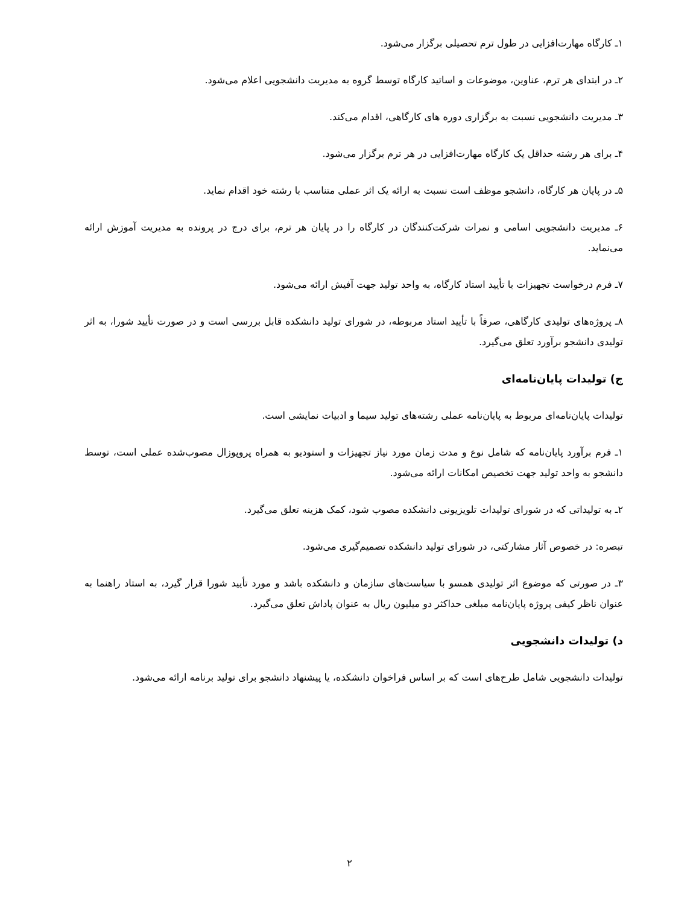۱ـ کارگاه مهارت‌افزایی در طول ترم تحصیلی برگزار می‌شود.
۲ـ در ابتدای هر ترم، عناوین، موضوعات و اساتید کارگاه توسط گروه به مدیریت دانشجویی اعلام می‌شود.
۳ـ مدیریت دانشجویی نسبت به برگزاری دوره های کارگاهی، اقدام می‌کند.
۴ـ برای هر رشته حداقل یک کارگاه مهارت‌افزایی در هر ترم برگزار می‌شود.
۵ـ در پایان هر کارگاه، دانشجو موظف است نسبت به ارائه یک اثر عملی متناسب با رشته خود اقدام نماید.
۶ـ مدیریت دانشجویی اسامی و نمرات شرکت‌کنندگان در کارگاه را در پایان هر ترم، برای درج در پرونده به مدیریت آموزش ارائه می‌نماید.
۷ـ فرم درخواست تجهیزات با تأیید استاد کارگاه، به واحد تولید جهت آفیش ارائه می‌شود.
۸ـ پروژه‌های تولیدی کارگاهی، صرفاً با تأیید استاد مربوطه، در شورای تولید دانشکده قابل بررسی است و در صورت تأیید شورا، به اثر تولیدی دانشجو برآورد تعلق می‌گیرد.
ج) تولیدات پایان‌نامه‌ای
تولیدات پایان‌نامه‌ای مربوط به پایان‌نامه عملی رشته‌های تولید سیما و ادبیات نمایشی است.
۱ـ فرم برآورد پایان‌نامه که شامل نوع و مدت زمان مورد نیاز تجهیزات و استودیو به همراه پروپوزال مصوب‌شده عملی است، توسط دانشجو به واحد تولید جهت تخصیص امکانات ارائه می‌شود.
۲ـ به تولیداتی که در شورای تولیدات تلویزیونی دانشکده مصوب شود، کمک هزینه تعلق می‌گیرد.
تبصره: در خصوص آثار مشارکتی، در شورای تولید دانشکده تصمیم‌گیری می‌شود.
۳ـ در صورتی که موضوع اثر تولیدی همسو با سیاست‌های سازمان و دانشکده باشد و مورد تأیید شورا قرار گیرد، به استاد راهنما به عنوان ناظر کیفی پروژه پایان‌نامه مبلغی حداکثر دو میلیون ریال به عنوان پاداش تعلق می‌گیرد.
د) تولیدات دانشجویی
تولیدات دانشجویی شامل طرح‌های است که بر اساس فراخوان دانشکده، یا پیشنهاد دانشجو برای تولید برنامه ارائه می‌شود.
۲